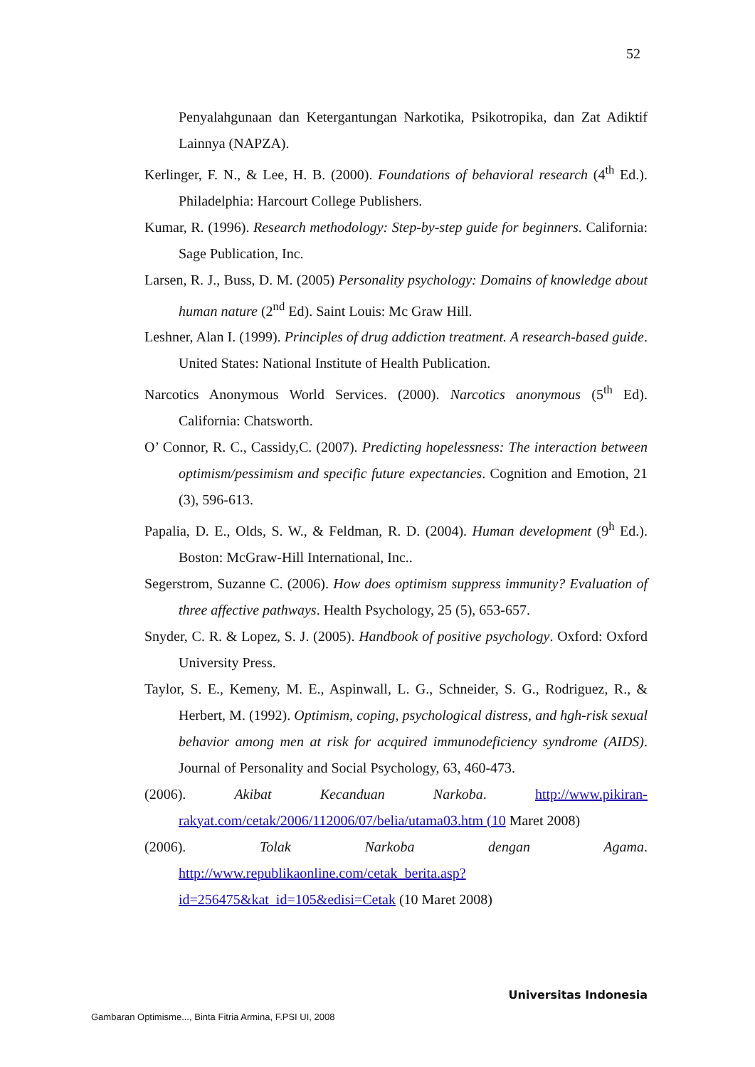52
Penyalahgunaan dan Ketergantungan Narkotika, Psikotropika, dan Zat Adiktif Lainnya (NAPZA).
Kerlinger, F. N., & Lee, H. B. (2000). Foundations of behavioral research (4<sup>th</sup> Ed.). Philadelphia: Harcourt College Publishers.
Kumar, R. (1996). Research methodology: Step-by-step guide for beginners. California: Sage Publication, Inc.
Larsen, R. J., Buss, D. M. (2005) Personality psychology: Domains of knowledge about human nature (2<sup>nd</sup> Ed). Saint Louis: Mc Graw Hill.
Leshner, Alan I. (1999). Principles of drug addiction treatment. A research-based guide. United States: National Institute of Health Publication.
Narcotics Anonymous World Services. (2000). Narcotics anonymous (5<sup>th</sup> Ed). California: Chatsworth.
O’ Connor, R. C., Cassidy,C. (2007). Predicting hopelessness: The interaction between optimism/pessimism and specific future expectancies. Cognition and Emotion, 21 (3), 596-613.
Papalia, D. E., Olds, S. W., & Feldman, R. D. (2004). Human development (9<sup>h</sup> Ed.). Boston: McGraw-Hill International, Inc..
Segerstrom, Suzanne C. (2006). How does optimism suppress immunity? Evaluation of three affective pathways. Health Psychology, 25 (5), 653-657.
Snyder, C. R. & Lopez, S. J. (2005). Handbook of positive psychology. Oxford: Oxford University Press.
Taylor, S. E., Kemeny, M. E., Aspinwall, L. G., Schneider, S. G., Rodriguez, R., & Herbert, M. (1992). Optimism, coping, psychological distress, and hgh-risk sexual behavior among men at risk for acquired immunodeficiency syndrome (AIDS). Journal of Personality and Social Psychology, 63, 460-473.
(2006). Akibat Kecanduan Narkoba. http://www.pikiran-rakyat.com/cetak/2006/112006/07/belia/utama03.htm (10 Maret 2008)
(2006). Tolak Narkoba dengan Agama. http://www.republikaonline.com/cetak_berita.asp?id=256475&kat_id=105&edisi=Cetak (10 Maret 2008)
Universitas Indonesia
Gambaran Optimisme..., Binta Fitria Armina, F.PSI UI, 2008